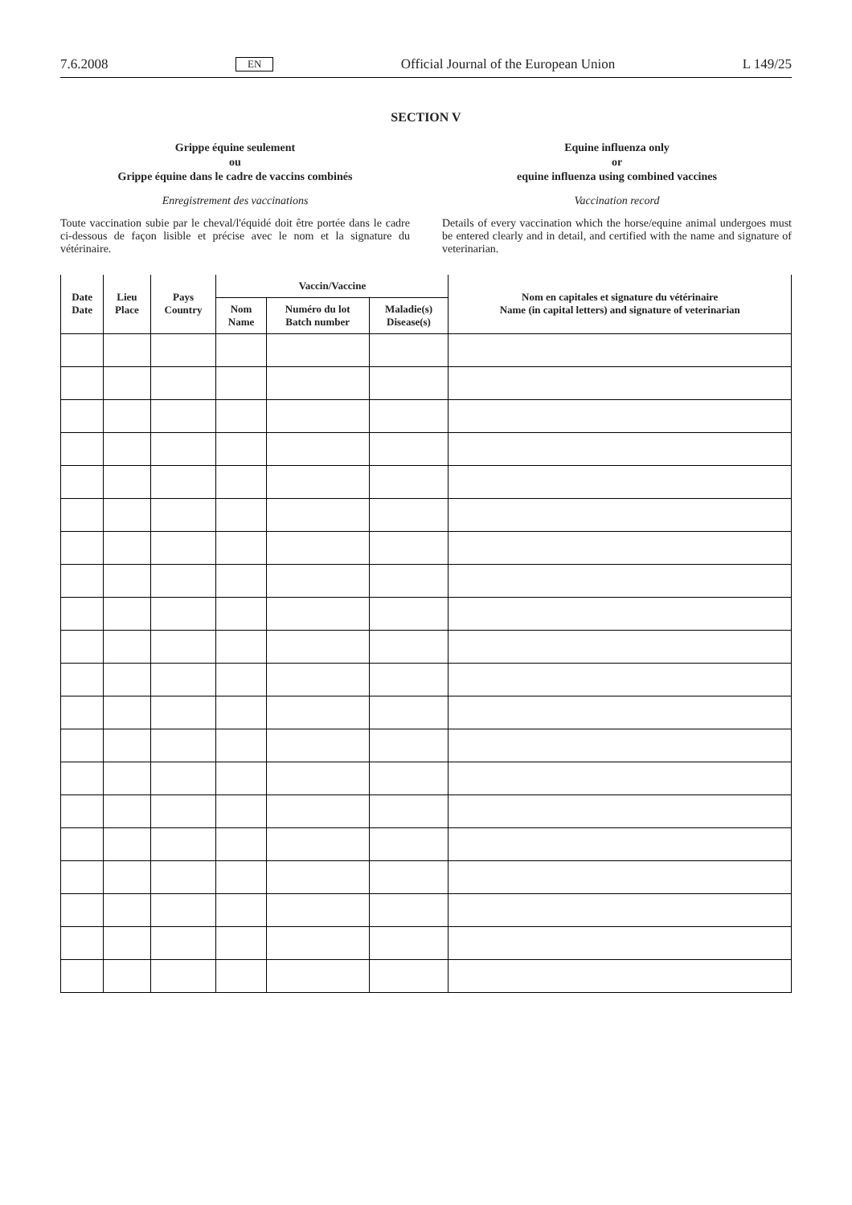7.6.2008 EN Official Journal of the European Union L 149/25
SECTION V
Grippe équine seulement
ou
Grippe équine dans le cadre de vaccins combinés
Enregistrement des vaccinations
Toute vaccination subie par le cheval/l'équidé doit être portée dans le cadre ci-dessous de façon lisible et précise avec le nom et la signature du vétérinaire.
Equine influenza only
or
equine influenza using combined vaccines
Vaccination record
Details of every vaccination which the horse/equine animal undergoes must be entered clearly and in detail, and certified with the name and signature of veterinarian.
| Date Date | Lieu Place | Pays Country | Vaccin/Vaccine | | | Nom en capitales et signature du vétérinaire Name (in capital letters) and signature of veterinarian |
| --- | --- | --- | --- | --- | --- | --- |
| | | | Nom Name | Numéro du lot Batch number | Maladie(s) Disease(s) | |